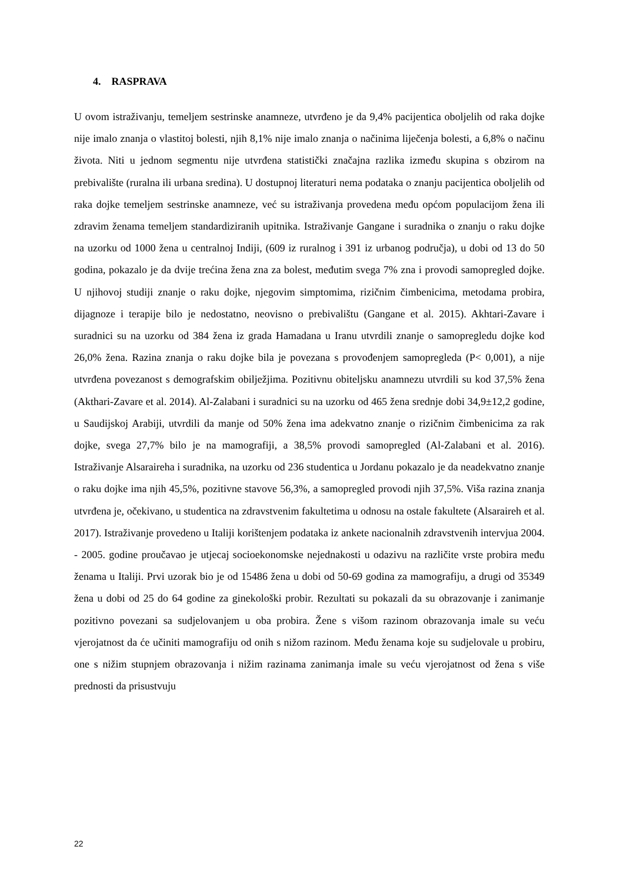4. RASPRAVA
U ovom istraživanju, temeljem sestrinske anamneze, utvrđeno je da 9,4% pacijentica oboljelih od raka dojke nije imalo znanja o vlastitoj bolesti, njih 8,1% nije imalo znanja o načinima liječenja bolesti, a 6,8% o načinu života. Niti u jednom segmentu nije utvrđena statistički značajna razlika između skupina s obzirom na prebivalište (ruralna ili urbana sredina). U dostupnoj literaturi nema podataka o znanju pacijentica oboljelih od raka dojke temeljem sestrinske anamneze, već su istraživanja provedena među općom populacijom žena ili zdravim ženama temeljem standardiziranih upitnika. Istraživanje Gangane i suradnika o znanju o raku dojke na uzorku od 1000 žena u centralnoj Indiji, (609 iz ruralnog i 391 iz urbanog područja), u dobi od 13 do 50 godina, pokazalo je da dvije trećina žena zna za bolest, međutim svega 7% zna i provodi samopregled dojke. U njihovoj studiji znanje o raku dojke, njegovim simptomima, rizičnim čimbenicima, metodama probira, dijagnoze i terapije bilo je nedostatno, neovisno o prebivalištu (Gangane et al. 2015). Akhtari-Zavare i suradnici su na uzorku od 384 žena iz grada Hamadana u Iranu utvrdili znanje o samopregledu dojke kod 26,0% žena. Razina znanja o raku dojke bila je povezana s provođenjem samopregleda (P< 0,001), a nije utvrđena povezanost s demografskim obilježjima. Pozitivnu obiteljsku anamnezu utvrdili su kod 37,5% žena (Akthari-Zavare et al. 2014). Al-Zalabani i suradnici su na uzorku od 465 žena srednje dobi 34,9±12,2 godine, u Saudijskoj Arabiji, utvrdili da manje od 50% žena ima adekvatno znanje o rizičnim čimbenicima za rak dojke, svega 27,7% bilo je na mamografiji, a 38,5% provodi samopregled (Al-Zalabani et al. 2016). Istraživanje Alsaraireha i suradnika, na uzorku od 236 studentica u Jordanu pokazalo je da neadekvatno znanje o raku dojke ima njih 45,5%, pozitivne stavove 56,3%, a samopregled provodi njih 37,5%. Viša razina znanja utvrđena je, očekivano, u studentica na zdravstvenim fakultetima u odnosu na ostale fakultete (Alsaraireh et al. 2017). Istraživanje provedeno u Italiji korištenjem podataka iz ankete nacionalnih zdravstvenih intervjua 2004. - 2005. godine proučavao je utjecaj socioekonomske nejednakosti u odazivu na različite vrste probira među ženama u Italiji. Prvi uzorak bio je od 15486 žena u dobi od 50-69 godina za mamografiju, a drugi od 35349 žena u dobi od 25 do 64 godine za ginekološki probir. Rezultati su pokazali da su obrazovanje i zanimanje pozitivno povezani sa sudjelovanjem u oba probira. Žene s višom razinom obrazovanja imale su veću vjerojatnost da će učiniti mamografiju od onih s nižom razinom. Među ženama koje su sudjelovale u probiru, one s nižim stupnjem obrazovanja i nižim razinama zanimanja imale su veću vjerojatnost od žena s više prednosti da prisustvuju
22